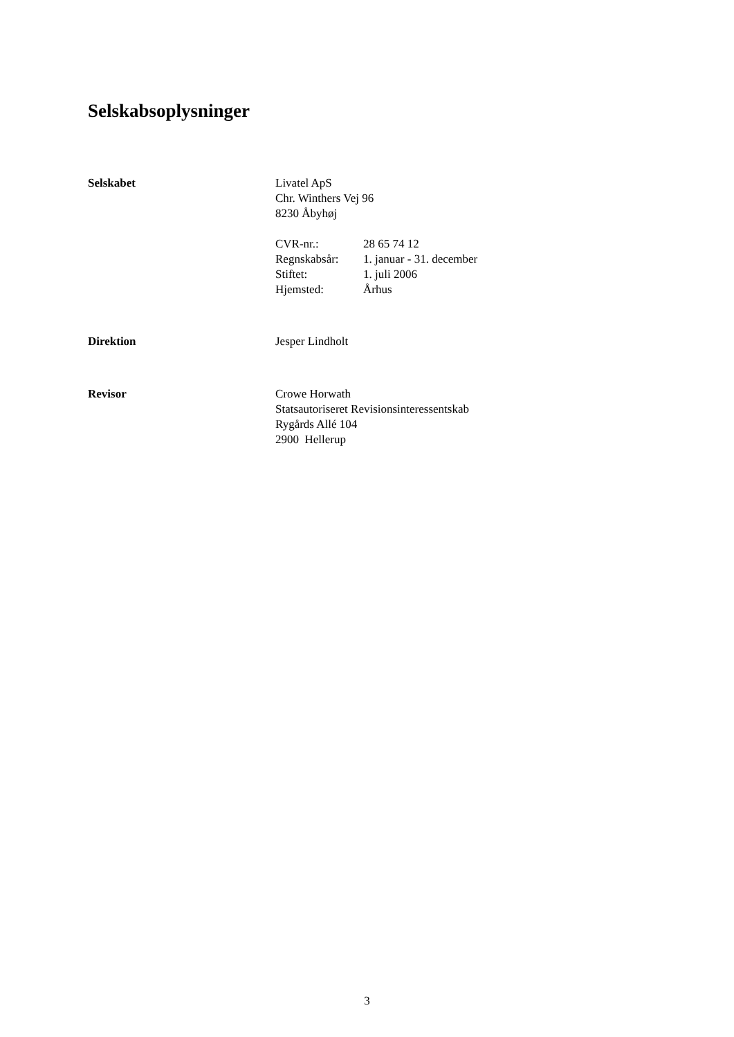Selskabsoplysninger
Selskabet Livatel ApS
Chr. Winthers Vej 96
8230 Åbyhøj
| CVR-nr.: | 28 65 74 12 |
| Regnskabsår: | 1. januar - 31. december |
| Stiftet: | 1. juli 2006 |
| Hjemsted: | Århus |
Direktion Jesper Lindholt
Revisor Crowe Horwath
Statsautoriseret Revisionsinteressentskab
Rygårds Allé 104
2900 Hellerup
3